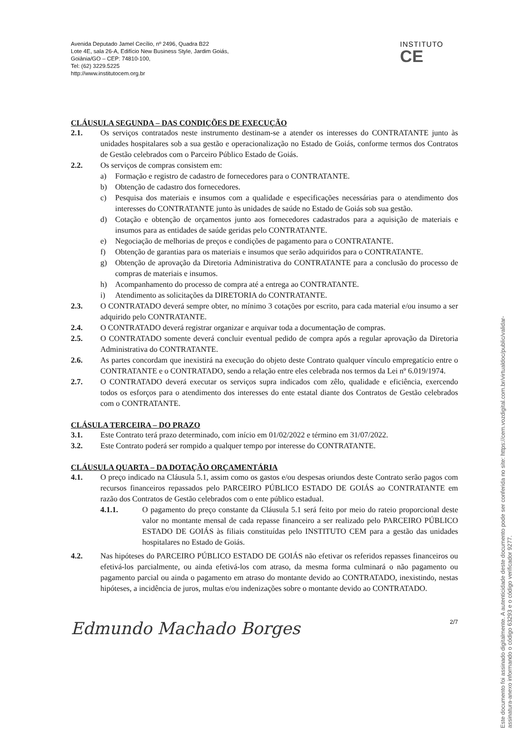Avenida Deputado Jamel Cecílio, nº 2496, Quadra B22
Lote 4E, sala 26-A, Edifício New Business Style, Jardim Goiás,
Goiânia/GO – CEP: 74810-100,
Tel: (62) 3229.5225
http://www.institutocem.org.br
INSTITUTO
CE
CLÁUSULA SEGUNDA – DAS CONDIÇÕES DE EXECUÇÃO
2.1. Os serviços contratados neste instrumento destinam-se a atender os interesses do CONTRATANTE junto às unidades hospitalares sob a sua gestão e operacionalização no Estado de Goiás, conforme termos dos Contratos de Gestão celebrados com o Parceiro Público Estado de Goiás.
2.2. Os serviços de compras consistem em:
a) Formação e registro de cadastro de fornecedores para o CONTRATANTE.
b) Obtenção de cadastro dos fornecedores.
c) Pesquisa dos materiais e insumos com a qualidade e especificações necessárias para o atendimento dos interesses do CONTRATANTE junto às unidades de saúde no Estado de Goiás sob sua gestão.
d) Cotação e obtenção de orçamentos junto aos fornecedores cadastrados para a aquisição de materiais e insumos para as entidades de saúde geridas pelo CONTRATANTE.
e) Negociação de melhorias de preços e condições de pagamento para o CONTRATANTE.
f) Obtenção de garantias para os materiais e insumos que serão adquiridos para o CONTRATANTE.
g) Obtenção de aprovação da Diretoria Administrativa do CONTRATANTE para a conclusão do processo de compras de materiais e insumos.
h) Acompanhamento do processo de compra até a entrega ao CONTRATANTE.
i) Atendimento as solicitações da DIRETORIA do CONTRATANTE.
2.3. O CONTRATADO deverá sempre obter, no mínimo 3 cotações por escrito, para cada material e/ou insumo a ser adquirido pelo CONTRATANTE.
2.4. O CONTRATADO deverá registrar organizar e arquivar toda a documentação de compras.
2.5. O CONTRATADO somente deverá concluir eventual pedido de compra após a regular aprovação da Diretoria Administrativa do CONTRATANTE.
2.6. As partes concordam que inexistirá na execução do objeto deste Contrato qualquer vínculo empregatício entre o CONTRATANTE e o CONTRATADO, sendo a relação entre eles celebrada nos termos da Lei nº 6.019/1974.
2.7. O CONTRATADO deverá executar os serviços supra indicados com zêlo, qualidade e eficiência, exercendo todos os esforços para o atendimento dos interesses do ente estatal diante dos Contratos de Gestão celebrados com o CONTRATANTE.
CLÁSULA TERCEIRA – DO PRAZO
3.1. Este Contrato terá prazo determinado, com início em 01/02/2022 e término em 31/07/2022.
3.2. Este Contrato poderá ser rompido a qualquer tempo por interesse do CONTRATANTE.
CLÁUSULA QUARTA – DA DOTAÇÃO ORÇAMENTÁRIA
4.1. O preço indicado na Cláusula 5.1, assim como os gastos e/ou despesas oriundos deste Contrato serão pagos com recursos financeiros repassados pelo PARCEIRO PÚBLICO ESTADO DE GOIÁS ao CONTRATANTE em razão dos Contratos de Gestão celebrados com o ente público estadual.
4.1.1. O pagamento do preço constante da Cláusula 5.1 será feito por meio do rateio proporcional deste valor no montante mensal de cada repasse financeiro a ser realizado pelo PARCEIRO PÚBLICO ESTADO DE GOIÁS às filiais constituídas pelo INSTITUTO CEM para a gestão das unidades hospitalares no Estado de Goiás.
4.2. Nas hipóteses do PARCEIRO PÚBLICO ESTADO DE GOIÁS não efetivar os referidos repasses financeiros ou efetivá-los parcialmente, ou ainda efetivá-los com atraso, da mesma forma culminará o não pagamento ou pagamento parcial ou ainda o pagamento em atraso do montante devido ao CONTRATADO, inexistindo, nestas hipóteses, a incidência de juros, multas e/ou indenizações sobre o montante devido ao CONTRATADO.
Edmundo Machado Borges
2/7
Este documento foi assinado digitalmente. A autenticidade deste documento pode ser conferida no site: https://cem.vozdigital.com.br/virtualdoc/public/validar-assinatura-anexo informando o código 63293 e o código verificador 9277.